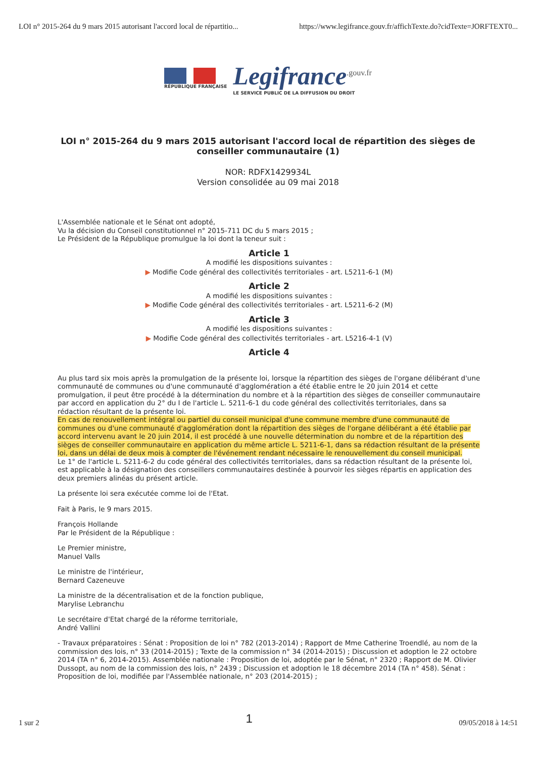LOI n° 2015-264 du 9 mars 2015 autorisant l'accord local de répartitio... https://www.legifrance.gouv.fr/affichTexte.do?cidTexte=JORFTEXT0...
RÉPUBLIQUE FRANÇAISE
Legifrance<sup>.gouv.fr</sup>
LE SERVICE PUBLIC DE LA DIFFUSION DU DROIT
LOI n° 2015-264 du 9 mars 2015 autorisant l'accord local de répartition des sièges de conseiller communautaire (1)
NOR: RDFX1429934L
Version consolidée au 09 mai 2018
L'Assemblée nationale et le Sénat ont adopté,
Vu la décision du Conseil constitutionnel n° 2015-711 DC du 5 mars 2015 ;
Le Président de la République promulgue la loi dont la teneur suit :
Article 1
A modifié les dispositions suivantes :
▶ Modifie Code général des collectivités territoriales - art. L5211-6-1 (M)
Article 2
A modifié les dispositions suivantes :
▶ Modifie Code général des collectivités territoriales - art. L5211-6-2 (M)
Article 3
A modifié les dispositions suivantes :
▶ Modifie Code général des collectivités territoriales - art. L5216-4-1 (V)
Article 4
Au plus tard six mois après la promulgation de la présente loi, lorsque la répartition des sièges de l'organe délibérant d'une communauté de communes ou d'une communauté d'agglomération a été établie entre le 20 juin 2014 et cette promulgation, il peut être procédé à la détermination du nombre et à la répartition des sièges de conseiller communautaire par accord en application du 2° du I de l'article L. 5211-6-1 du code général des collectivités territoriales, dans sa rédaction résultant de la présente loi.
En cas de renouvellement intégral ou partiel du conseil municipal d'une commune membre d'une communauté de communes ou d'une communauté d'agglomération dont la répartition des sièges de l'organe délibérant a été établie par accord intervenu avant le 20 juin 2014, il est procédé à une nouvelle détermination du nombre et de la répartition des sièges de conseiller communautaire en application du même article L. 5211-6-1, dans sa rédaction résultant de la présente loi, dans un délai de deux mois à compter de l'événement rendant nécessaire le renouvellement du conseil municipal.
Le 1° de l'article L. 5211-6-2 du code général des collectivités territoriales, dans sa rédaction résultant de la présente loi, est applicable à la désignation des conseillers communautaires destinée à pourvoir les sièges répartis en application des deux premiers alinéas du présent article.
La présente loi sera exécutée comme loi de l'Etat.
Fait à Paris, le 9 mars 2015.
François Hollande
Par le Président de la République :
Le Premier ministre,
Manuel Valls
Le ministre de l'intérieur,
Bernard Cazeneuve
La ministre de la décentralisation et de la fonction publique,
Marylise Lebranchu
Le secrétaire d'Etat chargé de la réforme territoriale,
André Vallini
- Travaux préparatoires : Sénat : Proposition de loi n° 782 (2013-2014) ; Rapport de Mme Catherine Troendlé, au nom de la commission des lois, n° 33 (2014-2015) ; Texte de la commission n° 34 (2014-2015) ; Discussion et adoption le 22 octobre 2014 (TA n° 6, 2014-2015). Assemblée nationale : Proposition de loi, adoptée par le Sénat, n° 2320 ; Rapport de M. Olivier Dussopt, au nom de la commission des lois, n° 2439 ; Discussion et adoption le 18 décembre 2014 (TA n° 458). Sénat : Proposition de loi, modifiée par l'Assemblée nationale, n° 203 (2014-2015) ;
1 sur 2 1 09/05/2018 à 14:51